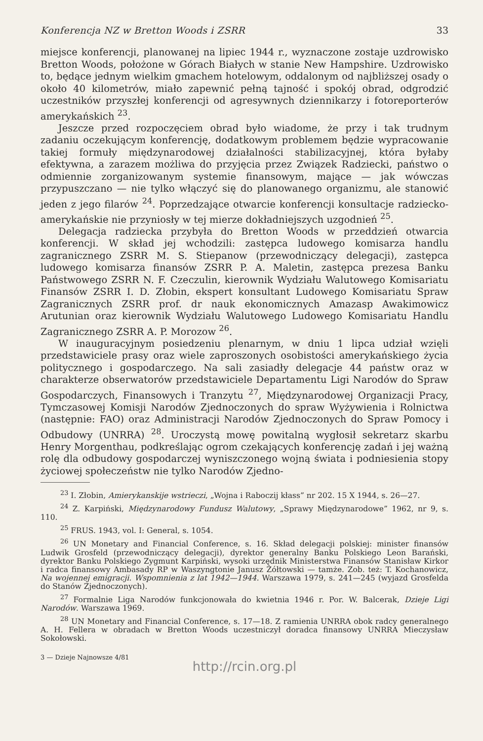Konferencja NZ w Bretton Woods i ZSRR 33
miejsce konferencji, planowanej na lipiec 1944 r., wyznaczone zostaje uzdrowisko Bretton Woods, położone w Górach Białych w stanie New Hampshire. Uzdrowisko to, będące jednym wielkim gmachem hotelowym, oddalonym od najbliższej osady o około 40 kilometrów, miało zapewnić pełną tajność i spokój obrad, odgrodzić uczestników przyszłej konferencji od agresywnych dziennikarzy i fotoreporterów amerykańskich <sup>23</sup>.
Jeszcze przed rozpoczęciem obrad było wiadome, że przy i tak trudnym zadaniu oczekującym konferencję, dodatkowym problemem będzie wypracowanie takiej formuły międzynarodowej działalności stabilizacyjnej, która byłaby efektywna, a zarazem możliwa do przyjęcia przez Związek Radziecki, państwo o odmiennie zorganizowanym systemie finansowym, mające — jak wówczas przypuszczano — nie tylko włączyć się do planowanego organizmu, ale stanowić jeden z jego filarów <sup>24</sup>. Poprzedzające otwarcie konferencji konsultacje radziecko-amerykańskie nie przyniosły w tej mierze dokładniejszych uzgodnień <sup>25</sup>.
Delegacja radziecka przybyła do Bretton Woods w przeddzień otwarcia konferencji. W skład jej wchodzili: zastępca ludowego komisarza handlu zagranicznego ZSRR M. S. Stiepanow (przewodniczący delegacji), zastępca ludowego komisarza finansów ZSRR P. A. Maletin, zastępca prezesa Banku Państwowego ZSRR N. F. Czeczulin, kierownik Wydziału Walutowego Komisariatu Finansów ZSRR I. D. Złobin, ekspert konsultant Ludowego Komisariatu Spraw Zagranicznych ZSRR prof. dr nauk ekonomicznych Amazasp Awakimowicz Arutunian oraz kierownik Wydziału Walutowego Ludowego Komisariatu Handlu Zagranicznego ZSRR A. P. Morozow <sup>26</sup>.
W inauguracyjnym posiedzeniu plenarnym, w dniu 1 lipca udział wzięli przedstawiciele prasy oraz wiele zaproszonych osobistości amerykańskiego życia politycznego i gospodarczego. Na sali zasiadły delegacje 44 państw oraz w charakterze obserwatorów przedstawiciele Departamentu Ligi Narodów do Spraw Gospodarczych, Finansowych i Tranzytu <sup>27</sup>, Międzynarodowej Organizacji Pracy, Tymczasowej Komisji Narodów Zjednoczonych do spraw Wyżywienia i Rolnictwa (następnie: FAO) oraz Administracji Narodów Zjednoczonych do Spraw Pomocy i Odbudowy (UNRRA) <sup>28</sup>. Uroczystą mowę powitalną wygłosił sekretarz skarbu Henry Morgenthau, podkreślając ogrom czekających konferencję zadań i jej ważną rolę dla odbudowy gospodarczej wyniszczonego wojną świata i podniesienia stopy życiowej społeczeństw nie tylko Narodów Zjedno-
<sup>23</sup> I. Złobin, Amierykanskije wstrieczi, „Wojna i Raboczij kłass” nr 202. 15 X 1944, s. 26—27.
<sup>24</sup> Z. Karpiński, Międzynarodowy Fundusz Walutowy, „Sprawy Międzynarodowe” 1962, nr 9, s. 110.
<sup>25</sup> FRUS. 1943, vol. I: General, s. 1054.
<sup>26</sup> UN Monetary and Financial Conference, s. 16. Skład delegacji polskiej: minister finansów Ludwik Grosfeld (przewodniczący delegacji), dyrektor generalny Banku Polskiego Leon Barański, dyrektor Banku Polskiego Zygmunt Karpiński, wysoki urzędnik Ministerstwa Finansów Stanisław Kirkor i radca finansowy Ambasady RP w Waszyngtonie Janusz Żółtowski — tamże. Zob. też: T. Kochanowicz, Na wojennej emigracji. Wspomnienia z lat 1942—1944. Warszawa 1979, s. 241—245 (wyjazd Grosfelda do Stanów Zjednoczonych).
<sup>27</sup> Formalnie Liga Narodów funkcjonowała do kwietnia 1946 r. Por. W. Balcerak, Dzieje Ligi Narodów. Warszawa 1969.
<sup>28</sup> UN Monetary and Financial Conference, s. 17—18. Z ramienia UNRRA obok radcy generalnego A. H. Fellera w obradach w Bretton Woods uczestniczył doradca finansowy UNRRA Mieczysław Sokołowski.
3 — Dzieje Najnowsze 4/81
http://rcin.org.pl